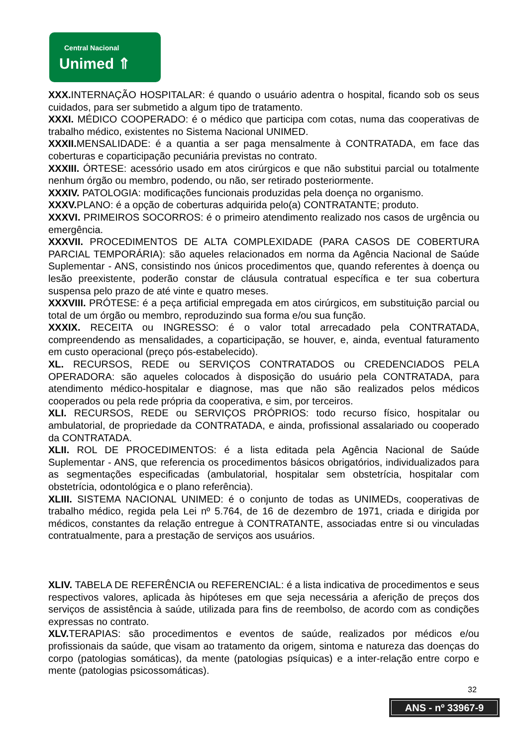Central Nacional
Unimed ⇑
XXX. INTERNAÇÃO HOSPITALAR: é quando o usuário adentra o hospital, ficando sob os seus cuidados, para ser submetido a algum tipo de tratamento.
XXXI. MÉDICO COOPERADO: é o médico que participa com cotas, numa das cooperativas de trabalho médico, existentes no Sistema Nacional UNIMED.
XXXII. MENSALIDADE: é a quantia a ser paga mensalmente à CONTRATADA, em face das coberturas e coparticipação pecuniária previstas no contrato.
XXXIII. ÓRTESE: acessório usado em atos cirúrgicos e que não substitui parcial ou totalmente nenhum órgão ou membro, podendo, ou não, ser retirado posteriormente.
XXXIV. PATOLOGIA: modificações funcionais produzidas pela doença no organismo.
XXXV. PLANO: é a opção de coberturas adquirida pelo(a) CONTRATANTE; produto.
XXXVI. PRIMEIROS SOCORROS: é o primeiro atendimento realizado nos casos de urgência ou emergência.
XXXVII. PROCEDIMENTOS DE ALTA COMPLEXIDADE (PARA CASOS DE COBERTURA PARCIAL TEMPORÁRIA): são aqueles relacionados em norma da Agência Nacional de Saúde Suplementar - ANS, consistindo nos únicos procedimentos que, quando referentes à doença ou lesão preexistente, poderão constar de cláusula contratual específica e ter sua cobertura suspensa pelo prazo de até vinte e quatro meses.
XXXVIII. PRÓTESE: é a peça artificial empregada em atos cirúrgicos, em substituição parcial ou total de um órgão ou membro, reproduzindo sua forma e/ou sua função.
XXXIX. RECEITA ou INGRESSO: é o valor total arrecadado pela CONTRATADA, compreendendo as mensalidades, a coparticipação, se houver, e, ainda, eventual faturamento em custo operacional (preço pós-estabelecido).
XL. RECURSOS, REDE ou SERVIÇOS CONTRATADOS ou CREDENCIADOS PELA OPERADORA: são aqueles colocados à disposição do usuário pela CONTRATADA, para atendimento médico-hospitalar e diagnose, mas que não são realizados pelos médicos cooperados ou pela rede própria da cooperativa, e sim, por terceiros.
XLI. RECURSOS, REDE ou SERVIÇOS PRÓPRIOS: todo recurso físico, hospitalar ou ambulatorial, de propriedade da CONTRATADA, e ainda, profissional assalariado ou cooperado da CONTRATADA.
XLII. ROL DE PROCEDIMENTOS: é a lista editada pela Agência Nacional de Saúde Suplementar - ANS, que referencia os procedimentos básicos obrigatórios, individualizados para as segmentações especificadas (ambulatorial, hospitalar sem obstetrícia, hospitalar com obstetrícia, odontológica e o plano referência).
XLIII. SISTEMA NACIONAL UNIMED: é o conjunto de todas as UNIMEDs, cooperativas de trabalho médico, regida pela Lei nº 5.764, de 16 de dezembro de 1971, criada e dirigida por médicos, constantes da relação entregue à CONTRATANTE, associadas entre si ou vinculadas contratualmente, para a prestação de serviços aos usuários.
XLIV. TABELA DE REFERÊNCIA ou REFERENCIAL: é a lista indicativa de procedimentos e seus respectivos valores, aplicada às hipóteses em que seja necessária a aferição de preços dos serviços de assistência à saúde, utilizada para fins de reembolso, de acordo com as condições expressas no contrato.
XLV. TERAPIAS: são procedimentos e eventos de saúde, realizados por médicos e/ou profissionais da saúde, que visam ao tratamento da origem, sintoma e natureza das doenças do corpo (patologias somáticas), da mente (patologias psíquicas) e a inter-relação entre corpo e mente (patologias psicossomáticas).
32
ANS - nº 33967-9